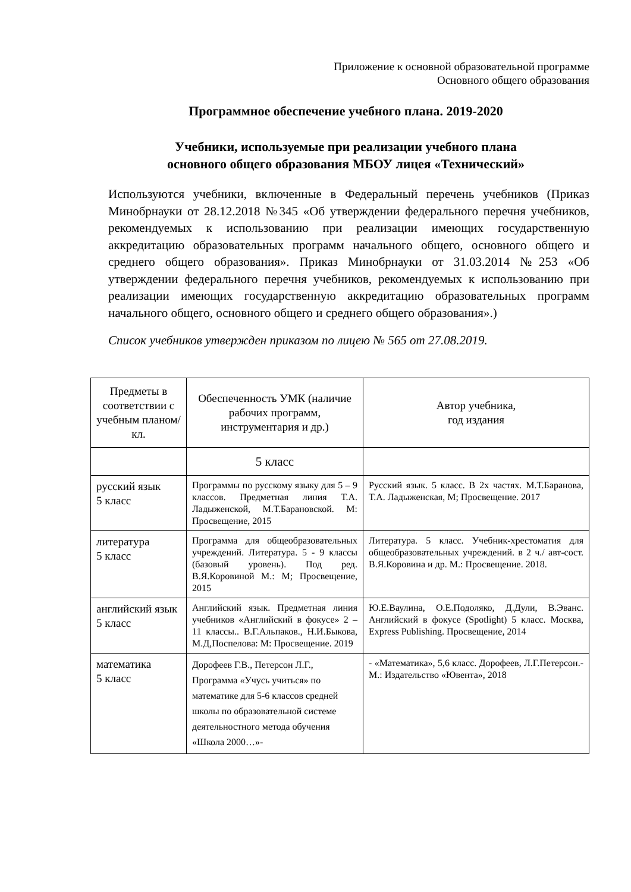Приложение к основной образовательной программе
Основного общего образования
Программное обеспечение учебного плана. 2019-2020
Учебники, используемые при реализации учебного плана
основного общего образования МБОУ лицея «Технический»
Используются учебники, включенные в Федеральный перечень учебников (Приказ Минобрнауки от 28.12.2018 №345 «Об утверждении федерального перечня учебников, рекомендуемых к использованию при реализации имеющих государственную аккредитацию образовательных программ начального общего, основного общего и среднего общего образования». Приказ Минобрнауки от 31.03.2014 №253 «Об утверждении федерального перечня учебников, рекомендуемых к использованию при реализации имеющих государственную аккредитацию образовательных программ начального общего, основного общего и среднего общего образования».)
Список учебников утвержден приказом по лицею № 565 от 27.08.2019.
| Предметы в соответствии с учебным планом/кл. | Обеспеченность УМК (наличие рабочих программ, инструментария и др.) | Автор учебника, год издания |
| --- | --- | --- |
| | 5 класс | |
| русский язык 5 класс | Программы по русскому языку для 5 – 9 классов. Предметная линия Т.А. Ладыженской, М.Т.Барановской. М: Просвещение, 2015 | Русский язык. 5 класс. В 2х частях. М.Т.Баранова, Т.А. Ладыженская, М; Просвещение. 2017 |
| литература 5 класс | Программа для общеобразовательных учреждений. Литература. 5 - 9 классы (базовый уровень). Под ред. В.Я.Коровиной М.: М; Просвещение, 2015 | Литература. 5 класс. Учебник-хрестоматия для общеобразовательных учреждений. в 2 ч./ авт-сост. В.Я.Коровина и др. М.: Просвещение. 2018. |
| английский язык 5 класс | Английский язык. Предметная линия учебников «Английский в фокусе» 2 – 11 классы.. В.Г.Альпаков., Н.И.Быкова, М.Д,Поспелова: М: Просвещение. 2019 | Ю.Е.Ваулина, О.Е.Подоляко, Д.Дули, В.Эванс. Английский в фокусе (Spotlight) 5 класс. Москва, Express Publishing. Просвещение, 2014 |
| математика 5 класс | Дорофеев Г.В., Петерсон Л.Г., Программа «Учусь учиться» по математике для 5-6 классов средней школы по образовательной системе деятельностного метода обучения «Школа 2000…»- | - «Математика», 5,6 класс. Дорофеев, Л.Г.Петерсон.-М.: Издательство «Ювента», 2018 |